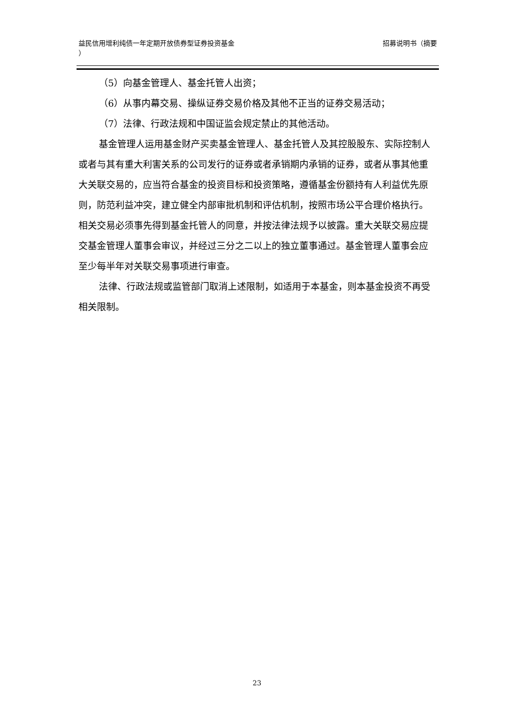益民信用增利纯债一年定期开放债券型证券投资基金
） 招募说明书（摘要
（5）向基金管理人、基金托管人出资；
（6）从事内幕交易、操纵证券交易价格及其他不正当的证券交易活动；
（7）法律、行政法规和中国证监会规定禁止的其他活动。
基金管理人运用基金财产买卖基金管理人、基金托管人及其控股股东、实际控制人或者与其有重大利害关系的公司发行的证券或者承销期内承销的证券，或者从事其他重大关联交易的，应当符合基金的投资目标和投资策略，遵循基金份额持有人利益优先原则，防范利益冲突，建立健全内部审批机制和评估机制，按照市场公平合理价格执行。相关交易必须事先得到基金托管人的同意，并按法律法规予以披露。重大关联交易应提交基金管理人董事会审议，并经过三分之二以上的独立董事通过。基金管理人董事会应至少每半年对关联交易事项进行审查。
法律、行政法规或监管部门取消上述限制，如适用于本基金，则本基金投资不再受相关限制。
23